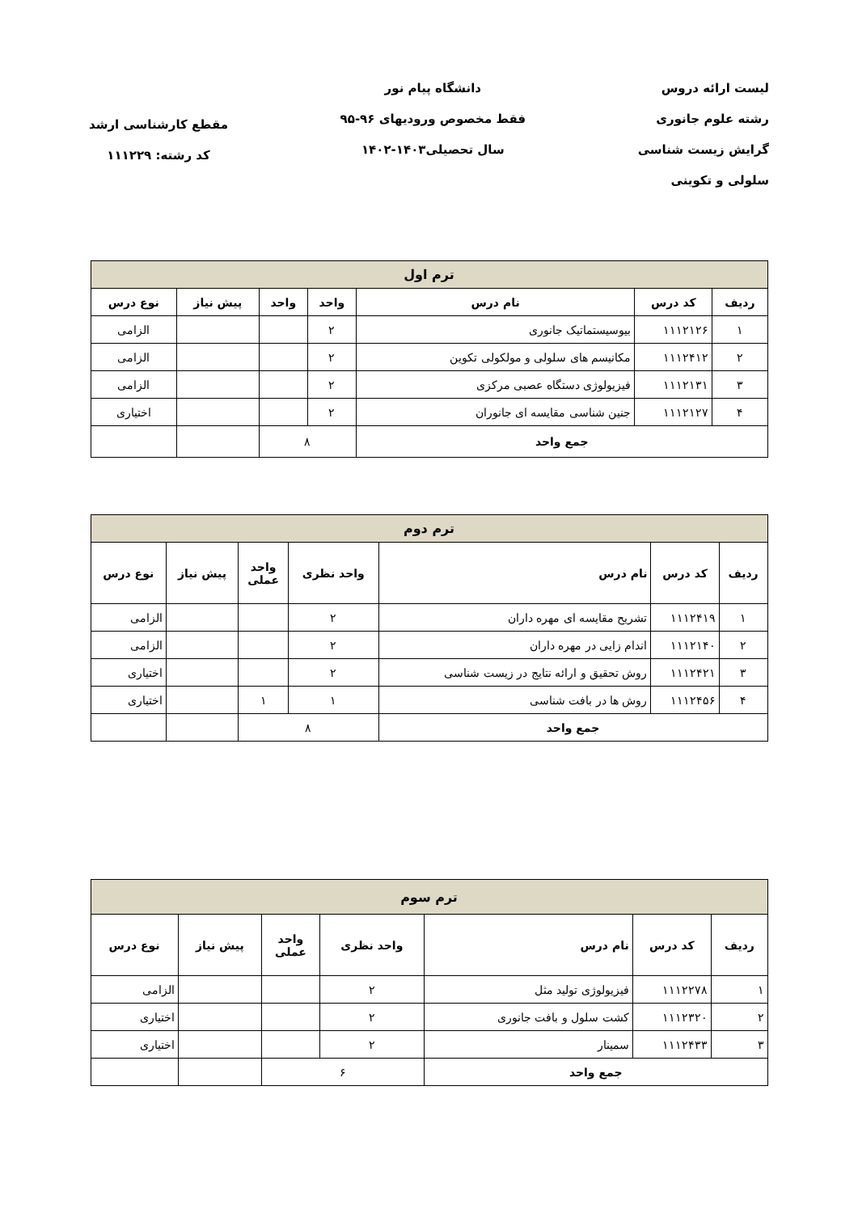لیست ارائه دروس
رشته علوم جانوری
گرایش زیست شناسی
سلولی و تکوینی
دانشگاه پیام نور
فقط مخصوص ورودیهای ۹۶-۹۵
سال تحصیلی۱۴۰۳-۱۴۰۲
مقطع کارشناسی ارشد
کد رشته: ۱۱۱۲۲۹
| ترم اول | | | | | | |
| --- | --- | --- | --- | --- | --- | --- |
| ردیف | کد درس | نام درس | واحد | واحد | پیش نیاز | نوع درس |
| ۱ | ۱۱۱۲۱۲۶ | بیوسیستماتیک جانوری | ۲ | | | الزامی |
| ۲ | ۱۱۱۲۴۱۲ | مکانیسم های سلولی و مولکولی تکوین | ۲ | | | الزامی |
| ۳ | ۱۱۱۲۱۳۱ | فیزیولوژی دستگاه عصبی مرکزی | ۲ | | | الزامی |
| ۴ | ۱۱۱۲۱۲۷ | جنین شناسی مقایسه ای جانوران | ۲ | | | اختیاری |
| جمع واحد | | | ۸ | | | |
| ترم دوم | | | | | | |
| --- | --- | --- | --- | --- | --- | --- |
| ردیف | کد درس | نام درس | واحد نظری | واحد عملی | پیش نیاز | نوع درس |
| ۱ | ۱۱۱۲۴۱۹ | تشریح مقایسه ای مهره داران | ۲ | | | الزامی |
| ۲ | ۱۱۱۲۱۴۰ | اندام زایی در مهره داران | ۲ | | | الزامی |
| ۳ | ۱۱۱۲۴۲۱ | روش تحقیق و ارائه نتایج در زیست شناسی | ۲ | | | اختیاری |
| ۴ | ۱۱۱۲۴۵۶ | روش ها در بافت شناسی | ۱ | ۱ | | اختیاری |
| جمع واحد | | | ۸ | | | |
| ترم سوم | | | | | | |
| --- | --- | --- | --- | --- | --- | --- |
| ردیف | کد درس | نام درس | واحد نظری | واحد عملی | پیش نیاز | نوع درس |
| ۱ | ۱۱۱۲۲۷۸ | فیزیولوژی تولید مثل | ۲ | | | الزامی |
| ۲ | ۱۱۱۲۳۲۰ | کشت سلول و بافت جانوری | ۲ | | | اختیاری |
| ۳ | ۱۱۱۲۴۳۳ | سمینار | ۲ | | | اختیاری |
| جمع واحد | | | ۶ | | | |